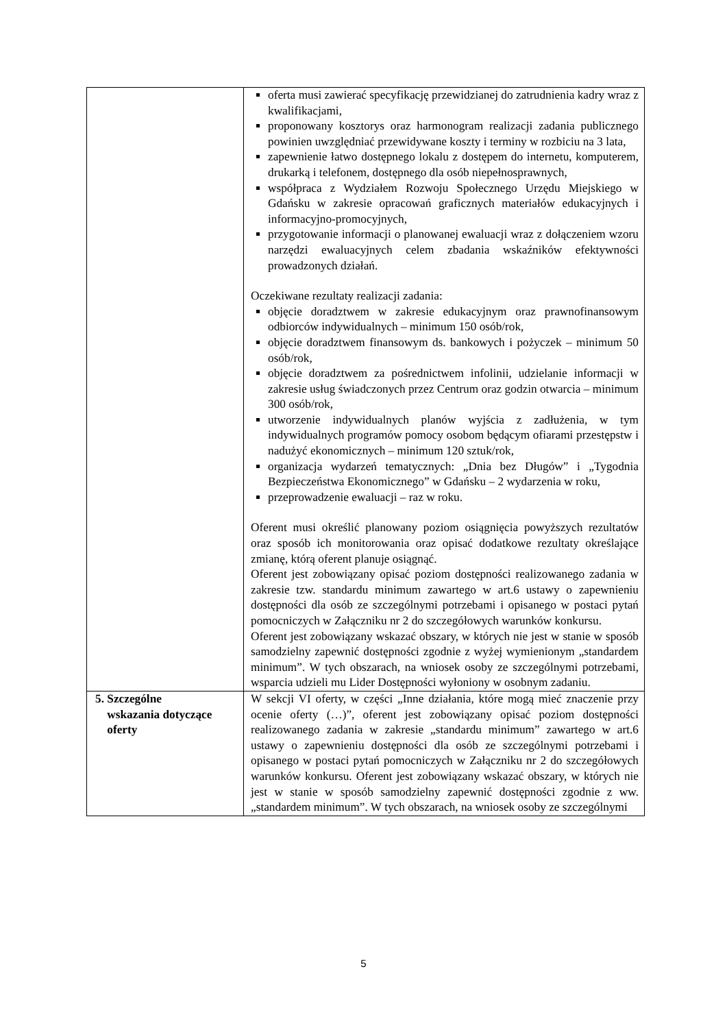| | oferta musi zawierać specyfikację przewidzianej do zatrudnienia kadry wraz z kwalifikacjami, proponowany kosztorys oraz harmonogram realizacji zadania publicznego powinien uwzględniać przewidywane koszty i terminy w rozbiciu na 3 lata, zapewnienie łatwo dostępnego lokalu z dostępem do internetu, komputerem, drukarką i telefonem, dostępnego dla osób niepełnosprawnych, współpraca z Wydziałem Rozwoju Społecznego Urzędu Miejskiego w Gdańsku w zakresie opracowań graficznych materiałów edukacyjnych i informacyjno-promocyjnych, przygotowanie informacji o planowanej ewaluacji wraz z dołączeniem wzoru narzędzi ewaluacyjnych celem zbadania wskaźników efektywności prowadzonych działań. Oczekiwane rezultaty realizacji zadania: objęcie doradztwem w zakresie edukacyjnym oraz prawnofinansowym odbiorców indywidualnych – minimum 150 osób/rok, objęcie doradztwem finansowym ds. bankowych i pożyczek – minimum 50 osób/rok, objęcie doradztwem za pośrednictwem infolinii, udzielanie informacji w zakresie usług świadczonych przez Centrum oraz godzin otwarcia – minimum 300 osób/rok, utworzenie indywidualnych planów wyjścia z zadłużenia, w tym indywidualnych programów pomocy osobom będącym ofiarami przestępstw i nadużyć ekonomicznych – minimum 120 sztuk/rok, organizacja wydarzeń tematycznych: „Dnia bez Długów” i „Tygodnia Bezpieczeństwa Ekonomicznego” w Gdańsku – 2 wydarzenia w roku, przeprowadzenie ewaluacji – raz w roku. Oferent musi określić planowany poziom osiągnięcia powyższych rezultatów oraz sposób ich monitorowania oraz opisać dodatkowe rezultaty określające zmianę, którą oferent planuje osiągnąć. Oferent jest zobowiązany opisać poziom dostępności realizowanego zadania w zakresie tzw. standardu minimum zawartego w art.6 ustawy o zapewnieniu dostępności dla osób ze szczególnymi potrzebami i opisanego w postaci pytań pomocniczych w Załączniku nr 2 do szczegółowych warunków konkursu. Oferent jest zobowiązany wskazać obszary, w których nie jest w stanie w sposób samodzielny zapewnić dostępności zgodnie z wyżej wymienionym „standardem minimum”. W tych obszarach, na wniosek osoby ze szczególnymi potrzebami, wsparcia udzieli mu Lider Dostępności wyłoniony w osobnym zadaniu. |
| 5. Szczególne wskazania dotyczące oferty | W sekcji VI oferty, w części „Inne działania, które mogą mieć znaczenie przy ocenie oferty (…)”, oferent jest zobowiązany opisać poziom dostępności realizowanego zadania w zakresie „standardu minimum” zawartego w art.6 ustawy o zapewnieniu dostępności dla osób ze szczególnymi potrzebami i opisanego w postaci pytań pomocniczych w Załączniku nr 2 do szczegółowych warunków konkursu. Oferent jest zobowiązany wskazać obszary, w których nie jest w stanie w sposób samodzielny zapewnić dostępności zgodnie z ww. „standardem minimum”. W tych obszarach, na wniosek osoby ze szczególnymi |
5